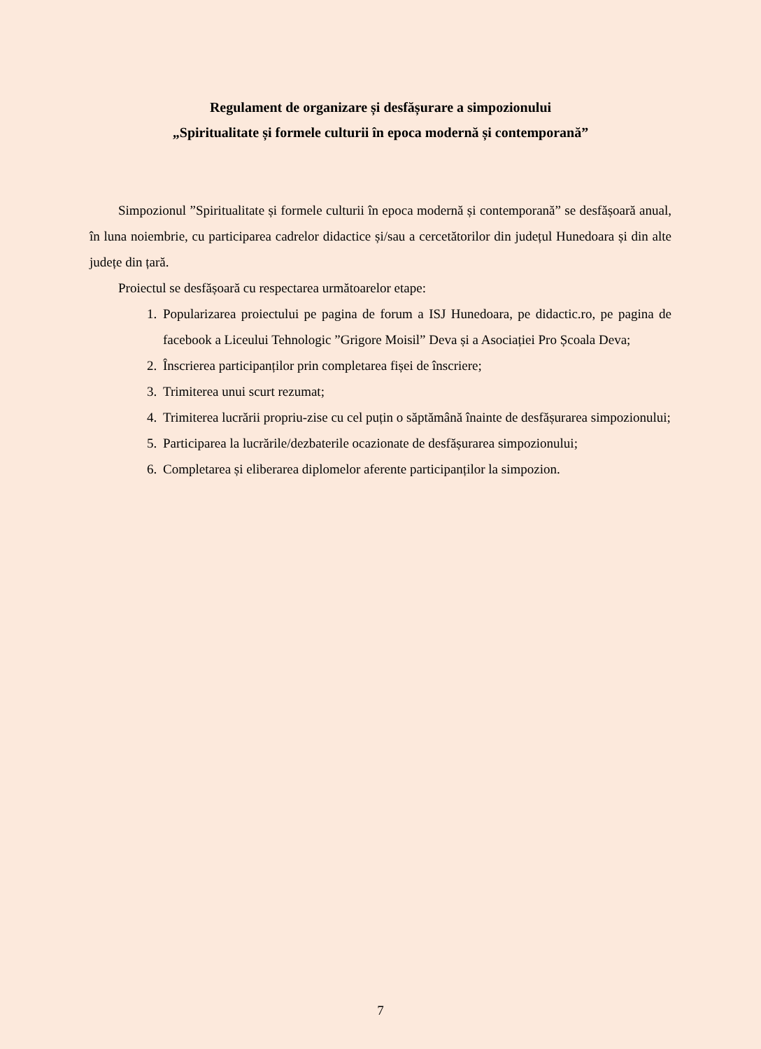Regulament de organizare și desfășurare a simpozionului
„Spiritualitate și formele culturii în epoca modernă și contemporană”
Simpozionul ”Spiritualitate și formele culturii în epoca modernă și contemporană” se desfășoară anual, în luna noiembrie, cu participarea cadrelor didactice și/sau a cercetătorilor din județul Hunedoara și din alte județe din țară.
Proiectul se desfășoară cu respectarea următoarelor etape:
1. Popularizarea proiectului pe pagina de forum a ISJ Hunedoara, pe didactic.ro, pe pagina de facebook a Liceului Tehnologic ”Grigore Moisil” Deva și a Asociației Pro Școala Deva;
2. Înscrierea participanților prin completarea fișei de înscriere;
3. Trimiterea unui scurt rezumat;
4. Trimiterea lucrării propriu-zise cu cel puțin o săptămână înainte de desfășurarea simpozionului;
5. Participarea la lucrările/dezbaterile ocazionate de desfășurarea simpozionului;
6. Completarea și eliberarea diplomelor aferente participanților la simpozion.
7